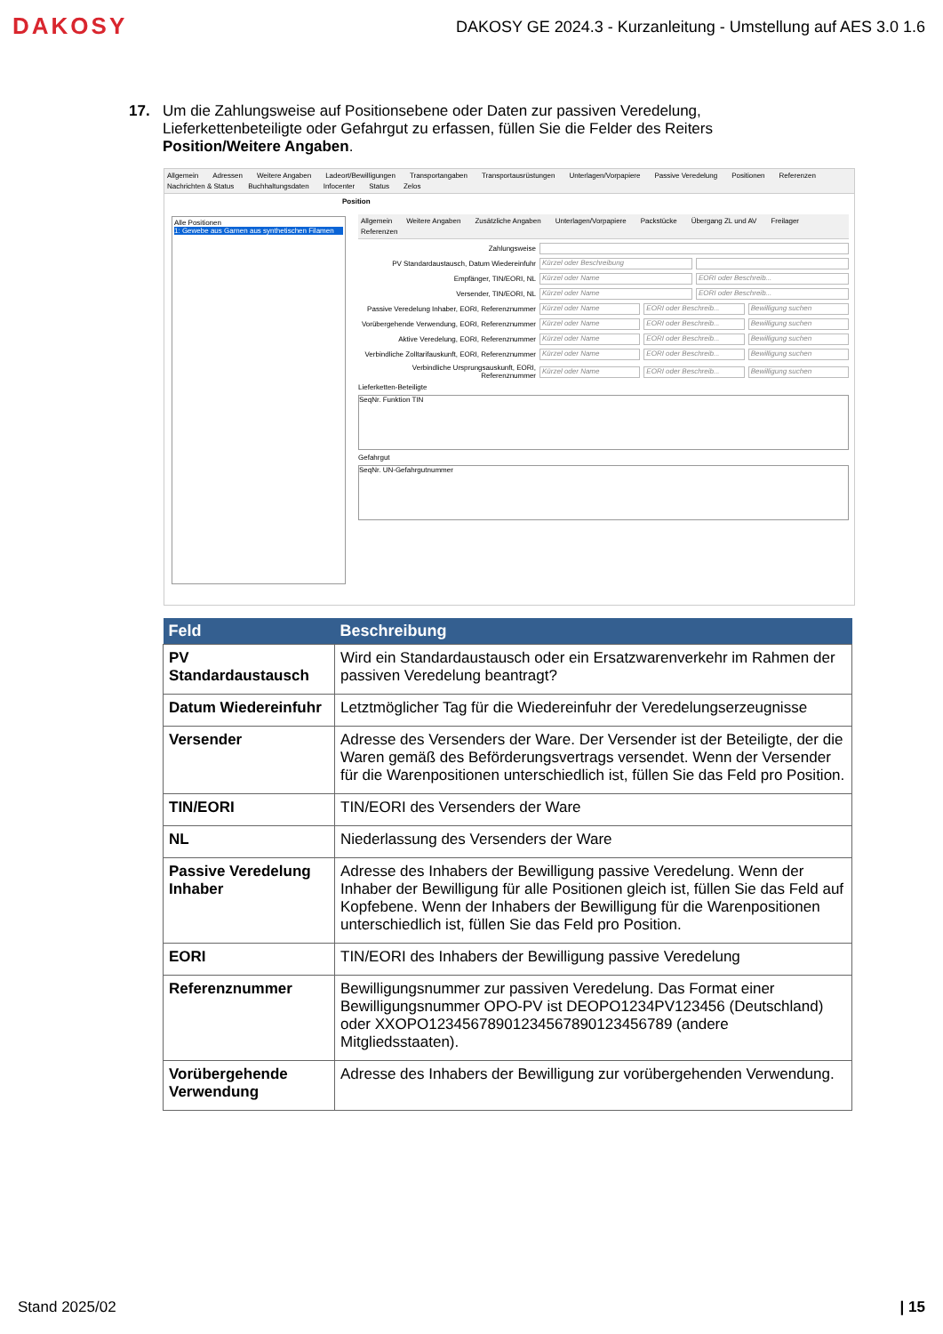DAKOSY
DAKOSY GE 2024.3 - Kurzanleitung - Umstellung auf AES 3.0 1.6
17. Um die Zahlungsweise auf Positionsebene oder Daten zur passiven Veredelung, Lieferkettenbeteiligte oder Gefahrgut zu erfassen, füllen Sie die Felder des Reiters Position/Weitere Angaben.
Allgemein Adressen Weitere Angaben Ladeort/Bewilligungen Transportangaben Transportausrüstungen Unterlagen/Vorpapiere Passive Veredelung Positionen Referenzen Nachrichten & Status Buchhaltungsdaten Infocenter Status Zelos
Position
Alle Positionen
1: Gewebe aus Garnen aus synthetischen Filamen
Allgemein Weitere Angaben Zusätzliche Angaben Unterlagen/Vorpapiere Packstücke Übergang ZL und AV Freilager Referenzen
Zahlungsweise
PV Standardaustausch, Datum Wiedereinfuhr
Kürzel oder Beschreibung
Empfänger, TIN/EORI, NL
Kürzel oder Name EORI oder Beschreib...
Versender, TIN/EORI, NL
Kürzel oder Name EORI oder Beschreib...
Passive Veredelung Inhaber, EORI, Referenznummer
Kürzel oder Name EORI oder Beschreib... Bewilligung suchen
Vorübergehende Verwendung, EORI, Referenznummer
Kürzel oder Name EORI oder Beschreib... Bewilligung suchen
Aktive Veredelung, EORI, Referenznummer
Kürzel oder Name EORI oder Beschreib... Bewilligung suchen
Verbindliche Zolltarifauskunft, EORI, Referenznummer
Kürzel oder Name EORI oder Beschreib... Bewilligung suchen
Verbindliche Ursprungsauskunft, EORI, Referenznummer
Kürzel oder Name EORI oder Beschreib... Bewilligung suchen
Lieferketten-Beteiligte
SeqNr. Funktion TIN
Gefahrgut
SeqNr. UN-Gefahrgutnummer
| Feld | Beschreibung |
| --- | --- |
| PV Standardaustausch | Wird ein Standardaustausch oder ein Ersatzwarenverkehr im Rahmen der passiven Veredelung beantragt? |
| Datum Wiedereinfuhr | Letztmöglicher Tag für die Wiedereinfuhr der Veredelungserzeugnisse |
| Versender | Adresse des Versenders der Ware. Der Versender ist der Beteiligte, der die Waren gemäß des Beförderungsvertrags versendet. Wenn der Versender für die Warenpositionen unterschiedlich ist, füllen Sie das Feld pro Position. |
| TIN/EORI | TIN/EORI des Versenders der Ware |
| NL | Niederlassung des Versenders der Ware |
| Passive Veredelung Inhaber | Adresse des Inhabers der Bewilligung passive Veredelung. Wenn der Inhaber der Bewilligung für alle Positionen gleich ist, füllen Sie das Feld auf Kopfebene. Wenn der Inhabers der Bewilligung für die Warenpositionen unterschiedlich ist, füllen Sie das Feld pro Position. |
| EORI | TIN/EORI des Inhabers der Bewilligung passive Veredelung |
| Referenznummer | Bewilligungsnummer zur passiven Veredelung. Das Format einer Bewilligungsnummer OPO-PV ist DEOPO1234PV123456 (Deutschland) oder XXOPO12345678901234567890123456789 (andere Mitgliedsstaaten). |
| Vorübergehende Verwendung | Adresse des Inhabers der Bewilligung zur vorübergehenden Verwendung. |
Stand 2025/02 | 15